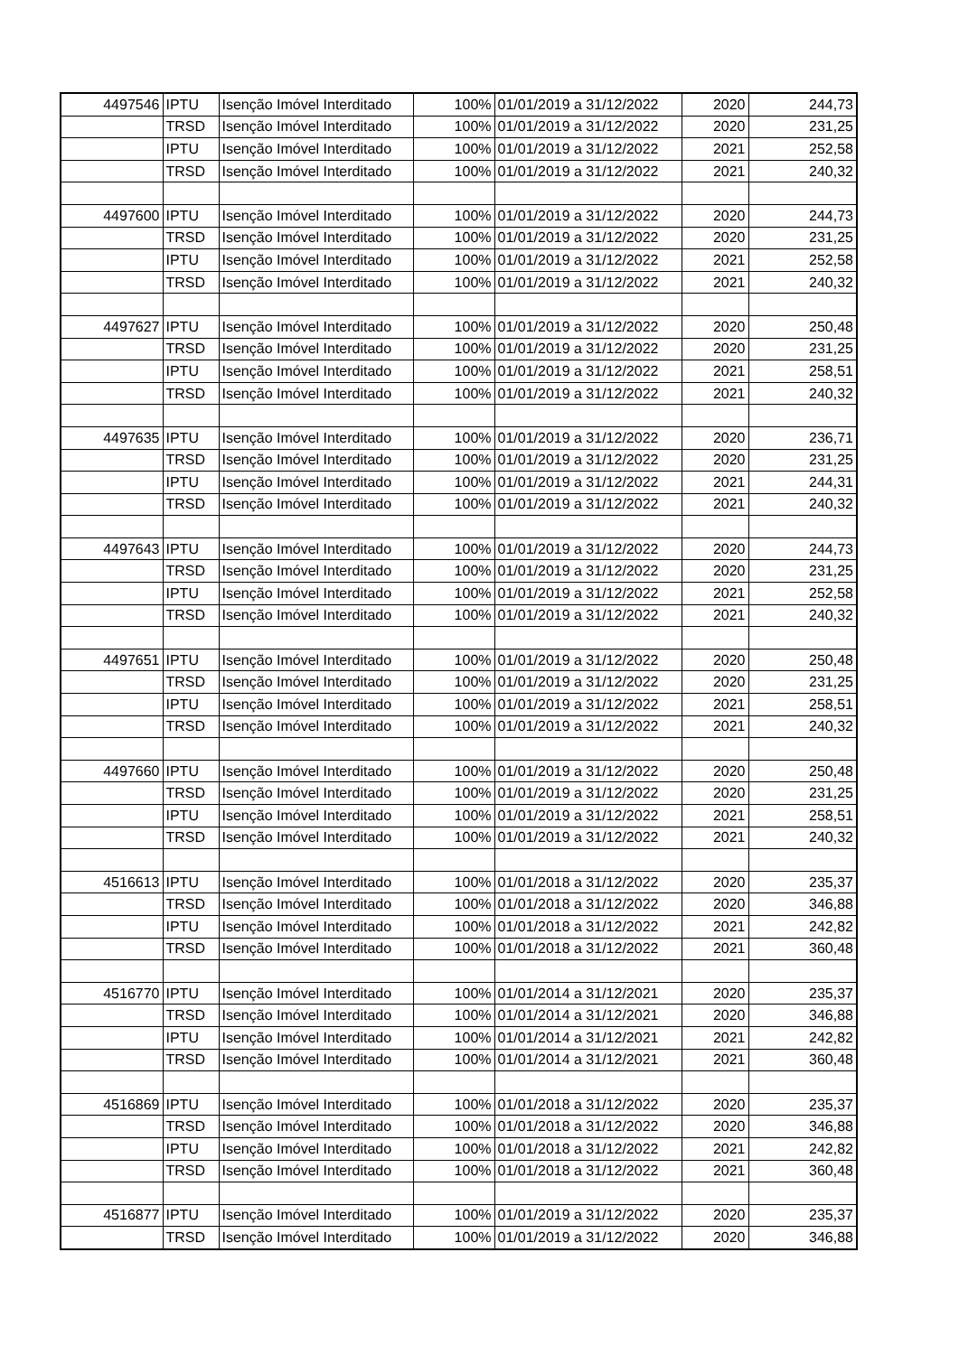| 4497546 | IPTU | Isenção Imóvel Interditado | 100% | 01/01/2019 a 31/12/2022 | 2020 | 244,73 |
| | TRSD | Isenção Imóvel Interditado | 100% | 01/01/2019 a 31/12/2022 | 2020 | 231,25 |
| | IPTU | Isenção Imóvel Interditado | 100% | 01/01/2019 a 31/12/2022 | 2021 | 252,58 |
| | TRSD | Isenção Imóvel Interditado | 100% | 01/01/2019 a 31/12/2022 | 2021 | 240,32 |
| 4497600 | IPTU | Isenção Imóvel Interditado | 100% | 01/01/2019 a 31/12/2022 | 2020 | 244,73 |
| | TRSD | Isenção Imóvel Interditado | 100% | 01/01/2019 a 31/12/2022 | 2020 | 231,25 |
| | IPTU | Isenção Imóvel Interditado | 100% | 01/01/2019 a 31/12/2022 | 2021 | 252,58 |
| | TRSD | Isenção Imóvel Interditado | 100% | 01/01/2019 a 31/12/2022 | 2021 | 240,32 |
| 4497627 | IPTU | Isenção Imóvel Interditado | 100% | 01/01/2019 a 31/12/2022 | 2020 | 250,48 |
| | TRSD | Isenção Imóvel Interditado | 100% | 01/01/2019 a 31/12/2022 | 2020 | 231,25 |
| | IPTU | Isenção Imóvel Interditado | 100% | 01/01/2019 a 31/12/2022 | 2021 | 258,51 |
| | TRSD | Isenção Imóvel Interditado | 100% | 01/01/2019 a 31/12/2022 | 2021 | 240,32 |
| 4497635 | IPTU | Isenção Imóvel Interditado | 100% | 01/01/2019 a 31/12/2022 | 2020 | 236,71 |
| | TRSD | Isenção Imóvel Interditado | 100% | 01/01/2019 a 31/12/2022 | 2020 | 231,25 |
| | IPTU | Isenção Imóvel Interditado | 100% | 01/01/2019 a 31/12/2022 | 2021 | 244,31 |
| | TRSD | Isenção Imóvel Interditado | 100% | 01/01/2019 a 31/12/2022 | 2021 | 240,32 |
| 4497643 | IPTU | Isenção Imóvel Interditado | 100% | 01/01/2019 a 31/12/2022 | 2020 | 244,73 |
| | TRSD | Isenção Imóvel Interditado | 100% | 01/01/2019 a 31/12/2022 | 2020 | 231,25 |
| | IPTU | Isenção Imóvel Interditado | 100% | 01/01/2019 a 31/12/2022 | 2021 | 252,58 |
| | TRSD | Isenção Imóvel Interditado | 100% | 01/01/2019 a 31/12/2022 | 2021 | 240,32 |
| 4497651 | IPTU | Isenção Imóvel Interditado | 100% | 01/01/2019 a 31/12/2022 | 2020 | 250,48 |
| | TRSD | Isenção Imóvel Interditado | 100% | 01/01/2019 a 31/12/2022 | 2020 | 231,25 |
| | IPTU | Isenção Imóvel Interditado | 100% | 01/01/2019 a 31/12/2022 | 2021 | 258,51 |
| | TRSD | Isenção Imóvel Interditado | 100% | 01/01/2019 a 31/12/2022 | 2021 | 240,32 |
| 4497660 | IPTU | Isenção Imóvel Interditado | 100% | 01/01/2019 a 31/12/2022 | 2020 | 250,48 |
| | TRSD | Isenção Imóvel Interditado | 100% | 01/01/2019 a 31/12/2022 | 2020 | 231,25 |
| | IPTU | Isenção Imóvel Interditado | 100% | 01/01/2019 a 31/12/2022 | 2021 | 258,51 |
| | TRSD | Isenção Imóvel Interditado | 100% | 01/01/2019 a 31/12/2022 | 2021 | 240,32 |
| 4516613 | IPTU | Isenção Imóvel Interditado | 100% | 01/01/2018 a 31/12/2022 | 2020 | 235,37 |
| | TRSD | Isenção Imóvel Interditado | 100% | 01/01/2018 a 31/12/2022 | 2020 | 346,88 |
| | IPTU | Isenção Imóvel Interditado | 100% | 01/01/2018 a 31/12/2022 | 2021 | 242,82 |
| | TRSD | Isenção Imóvel Interditado | 100% | 01/01/2018 a 31/12/2022 | 2021 | 360,48 |
| 4516770 | IPTU | Isenção Imóvel Interditado | 100% | 01/01/2014 a 31/12/2021 | 2020 | 235,37 |
| | TRSD | Isenção Imóvel Interditado | 100% | 01/01/2014 a 31/12/2021 | 2020 | 346,88 |
| | IPTU | Isenção Imóvel Interditado | 100% | 01/01/2014 a 31/12/2021 | 2021 | 242,82 |
| | TRSD | Isenção Imóvel Interditado | 100% | 01/01/2014 a 31/12/2021 | 2021 | 360,48 |
| 4516869 | IPTU | Isenção Imóvel Interditado | 100% | 01/01/2018 a 31/12/2022 | 2020 | 235,37 |
| | TRSD | Isenção Imóvel Interditado | 100% | 01/01/2018 a 31/12/2022 | 2020 | 346,88 |
| | IPTU | Isenção Imóvel Interditado | 100% | 01/01/2018 a 31/12/2022 | 2021 | 242,82 |
| | TRSD | Isenção Imóvel Interditado | 100% | 01/01/2018 a 31/12/2022 | 2021 | 360,48 |
| 4516877 | IPTU | Isenção Imóvel Interditado | 100% | 01/01/2019 a 31/12/2022 | 2020 | 235,37 |
| | TRSD | Isenção Imóvel Interditado | 100% | 01/01/2019 a 31/12/2022 | 2020 | 346,88 |